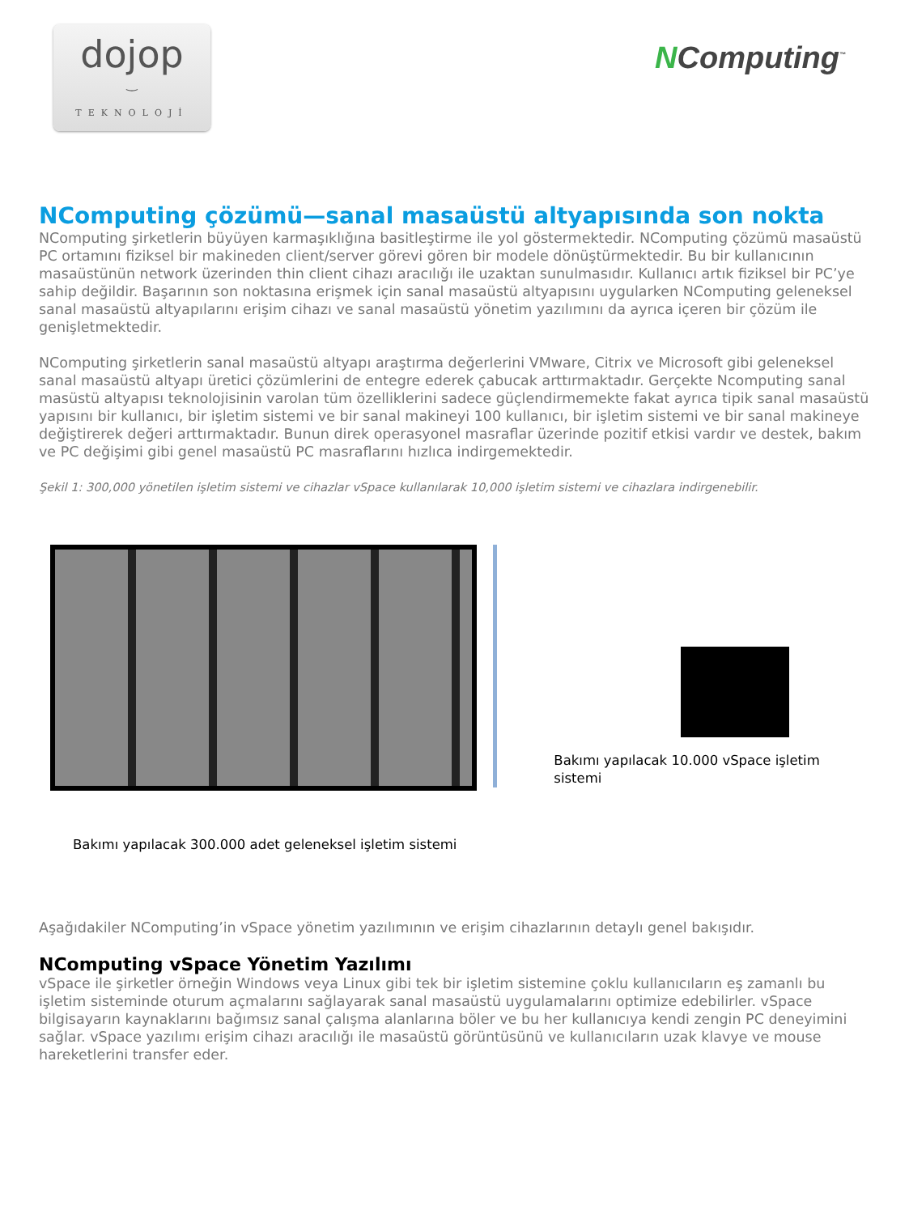dojop
‿
TEKNOLOJİ
NComputing<sup>™</sup>
NComputing çözümü—sanal masaüstü altyapısında son nokta
NComputing şirketlerin büyüyen karmaşıklığına basitleştirme ile yol göstermektedir. NComputing çözümü masaüstü PC ortamını fiziksel bir makineden client/server görevi gören bir modele dönüştürmektedir. Bu bir kullanıcının masaüstünün network üzerinden thin client cihazı aracılığı ile uzaktan sunulmasıdır. Kullanıcı artık fiziksel bir PC’ye sahip değildir. Başarının son noktasına erişmek için sanal masaüstü altyapısını uygularken NComputing geleneksel sanal masaüstü altyapılarını erişim cihazı ve sanal masaüstü yönetim yazılımını da ayrıca içeren bir çözüm ile genişletmektedir.
NComputing şirketlerin sanal masaüstü altyapı araştırma değerlerini VMware, Citrix ve Microsoft gibi geleneksel sanal masaüstü altyapı üretici çözümlerini de entegre ederek çabucak arttırmaktadır. Gerçekte Ncomputing sanal masüstü altyapısı teknolojisinin varolan tüm özelliklerini sadece güçlendirmemekte fakat ayrıca tipik sanal masaüstü yapısını bir kullanıcı, bir işletim sistemi ve bir sanal makineyi 100 kullanıcı, bir işletim sistemi ve bir sanal makineye değiştirerek değeri arttırmaktadır. Bunun direk operasyonel masraflar üzerinde pozitif etkisi vardır ve destek, bakım ve PC değişimi gibi genel masaüstü PC masraflarını hızlıca indirgemektedir.
Şekil 1: 300,000 yönetilen işletim sistemi ve cihazlar vSpace kullanılarak 10,000 işletim sistemi ve cihazlara indirgenebilir.
Bakımı yapılacak 10.000 vSpace işletim sistemi
Bakımı yapılacak 300.000 adet geleneksel işletim sistemi
Aşağıdakiler NComputing’in vSpace yönetim yazılımının ve erişim cihazlarının detaylı genel bakışıdır.
NComputing vSpace Yönetim Yazılımı
vSpace ile şirketler örneğin Windows veya Linux gibi tek bir işletim sistemine çoklu kullanıcıların eş zamanlı bu işletim sisteminde oturum açmalarını sağlayarak sanal masaüstü uygulamalarını optimize edebilirler. vSpace bilgisayarın kaynaklarını bağımsız sanal çalışma alanlarına böler ve bu her kullanıcıya kendi zengin PC deneyimini sağlar. vSpace yazılımı erişim cihazı aracılığı ile masaüstü görüntüsünü ve kullanıcıların uzak klavye ve mouse hareketlerini transfer eder.